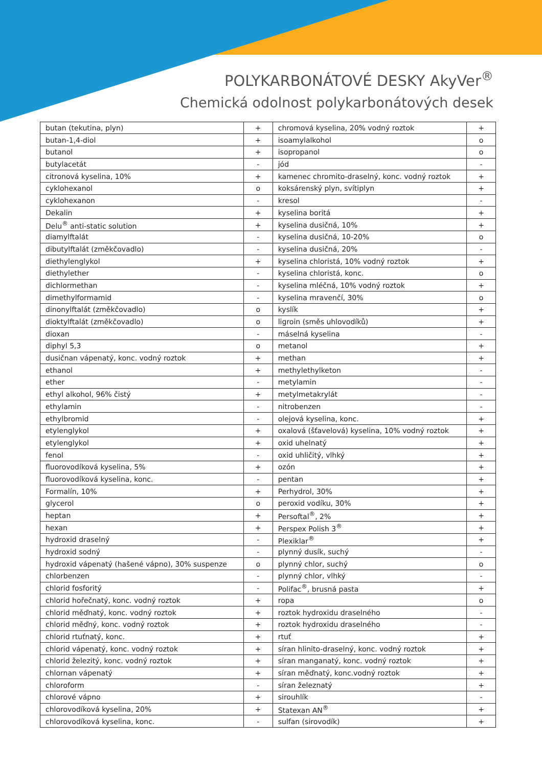POLYKARBONÁTOVÉ DESKY AkyVer<sup>®</sup>
Chemická odolnost polykarbonátových desek
| butan (tekutina, plyn) | + | chromová kyselina, 20% vodný roztok | + |
| butan-1,4-diol | + | isoamylalkohol | o |
| butanol | + | isopropanol | o |
| butylacetát | - | jód | - |
| citronová kyselina, 10% | + | kamenec chromito-draselný, konc. vodný roztok | + |
| cyklohexanol | o | koksárenský plyn, svítiplyn | + |
| cyklohexanon | - | kresol | - |
| Dekalin | + | kyselina boritá | + |
| Delu<sup>®</sup> anti-static solution | + | kyselina dusičná, 10% | + |
| diamylftalát | - | kyselina dusičná, 10-20% | o |
| dibutylftalát (změkčovadlo) | - | kyselina dusičná, 20% | - |
| diethylenglykol | + | kyselina chloristá, 10% vodný roztok | + |
| diethylether | - | kyselina chloristá, konc. | o |
| dichlormethan | - | kyselina mléčná, 10% vodný roztok | + |
| dimethylformamid | - | kyselina mravenčí, 30% | o |
| dinonylftalát (změkčovadlo) | o | kyslík | + |
| dioktylftalát (změkčovadlo) | o | ligroin (směs uhlovodíků) | + |
| dioxan | - | máselná kyselina | - |
| diphyl 5,3 | o | metanol | + |
| dusičnan vápenatý, konc. vodný roztok | + | methan | + |
| ethanol | + | methylethylketon | - |
| ether | - | metylamin | - |
| ethyl alkohol, 96% čistý | + | metylmetakrylát | - |
| ethylamin | - | nitrobenzen | - |
| ethylbromid | - | olejová kyselina, konc. | + |
| etylenglykol | + | oxalová (šťavelová) kyselina, 10% vodný roztok | + |
| etylenglykol | + | oxid uhelnatý | + |
| fenol | - | oxid uhličitý, vlhký | + |
| fluorovodíková kyselina, 5% | + | ozón | + |
| fluorovodíková kyselina, konc. | - | pentan | + |
| Formalín, 10% | + | Perhydrol, 30% | + |
| glycerol | o | peroxid vodíku, 30% | + |
| heptan | + | Persoftal<sup>®</sup>, 2% | + |
| hexan | + | Perspex Polish 3<sup>®</sup> | + |
| hydroxid draselný | - | Plexiklar<sup>®</sup> | + |
| hydroxid sodný | - | plynný dusík, suchý | - |
| hydroxid vápenatý (hašené vápno), 30% suspenze | o | plynný chlor, suchý | o |
| chlorbenzen | - | plynný chlor, vlhký | - |
| chlorid fosforitý | - | Polifac<sup>®</sup>, brusná pasta | + |
| chlorid hořečnatý, konc. vodný roztok | + | ropa | o |
| chlorid měďnatý, konc. vodný roztok | + | roztok hydroxidu draselného | - |
| chlorid měďný, konc. vodný roztok | + | roztok hydroxidu draselného | - |
| chlorid rtuťnatý, konc. | + | rtuť | + |
| chlorid vápenatý, konc. vodný roztok | + | síran hlinito-draselný, konc. vodný roztok | + |
| chlorid železitý, konc. vodný roztok | + | síran manganatý, konc. vodný roztok | + |
| chlornan vápenatý | + | síran měďnatý, konc.vodný roztok | + |
| chloroform | - | síran železnatý | + |
| chlorové vápno | + | sirouhlík | - |
| chlorovodíková kyselina, 20% | + | Statexan AN<sup>®</sup> | + |
| chlorovodíková kyselina, konc. | - | sulfan (sirovodík) | + |